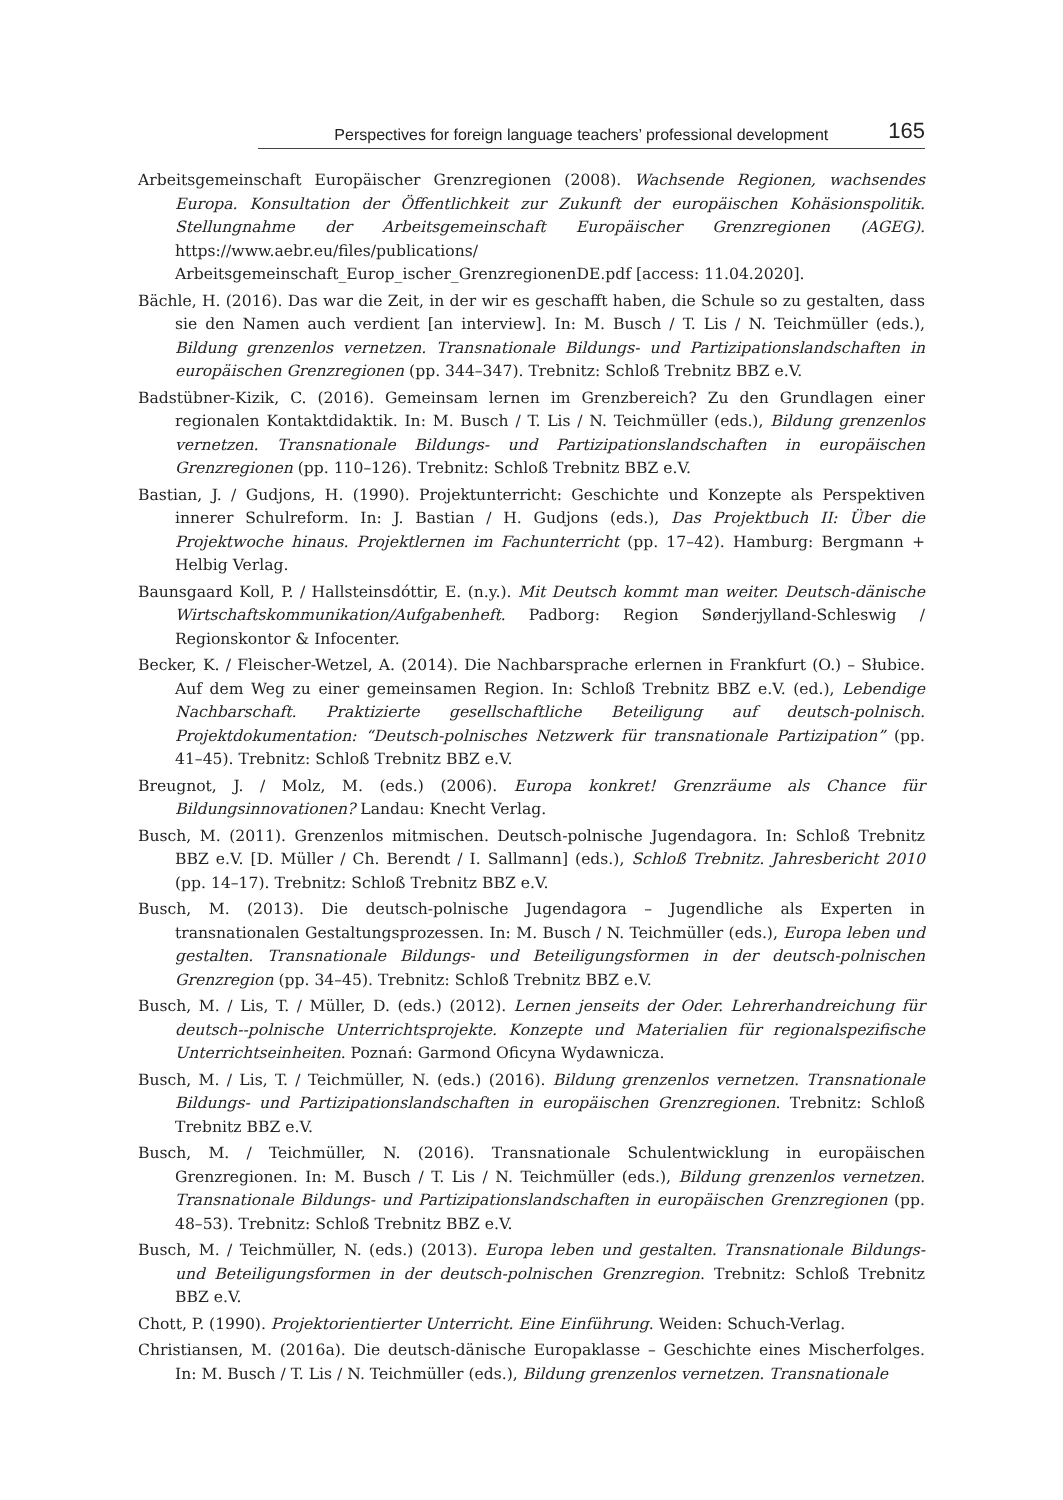Perspectives for foreign language teachers’ professional development 165
Arbeitsgemeinschaft Europäischer Grenzregionen (2008). Wachsende Regionen, wachsendes Europa. Konsultation der Öffentlichkeit zur Zukunft der europäischen Kohäsionspolitik. Stellungnahme der Arbeitsgemeinschaft Europäischer Grenzregionen (AGEG). https://www.aebr.eu/files/publications/ Arbeitsgemeinschaft_Europ_ischer_GrenzregionenDE.pdf [access: 11.04.2020].
Bächle, H. (2016). Das war die Zeit, in der wir es geschafft haben, die Schule so zu gestalten, dass sie den Namen auch verdient [an interview]. In: M. Busch / T. Lis / N. Teichmüller (eds.), Bildung grenzenlos vernetzen. Transnationale Bildungs- und Partizipationslandschaften in europäischen Grenzregionen (pp. 344–347). Trebnitz: Schloß Trebnitz BBZ e.V.
Badstübner-Kizik, C. (2016). Gemeinsam lernen im Grenzbereich? Zu den Grundlagen einer regionalen Kontaktdidaktik. In: M. Busch / T. Lis / N. Teichmüller (eds.), Bildung grenzenlos vernetzen. Transnationale Bildungs- und Partizipationslandschaften in europäischen Grenzregionen (pp. 110–126). Trebnitz: Schloß Trebnitz BBZ e.V.
Bastian, J. / Gudjons, H. (1990). Projektunterricht: Geschichte und Konzepte als Perspektiven innerer Schulreform. In: J. Bastian / H. Gudjons (eds.), Das Projektbuch II: Über die Projektwoche hinaus. Projektlernen im Fachunterricht (pp. 17–42). Hamburg: Bergmann + Helbig Verlag.
Baunsgaard Koll, P. / Hallsteinsdóttir, E. (n.y.). Mit Deutsch kommt man weiter. Deutsch-dänische Wirtschaftskommunikation/Aufgabenheft. Padborg: Region Sønderjylland-Schleswig / Regionskontor & Infocenter.
Becker, K. / Fleischer-Wetzel, A. (2014). Die Nachbarsprache erlernen in Frankfurt (O.) – Słubice. Auf dem Weg zu einer gemeinsamen Region. In: Schloß Trebnitz BBZ e.V. (ed.), Lebendige Nachbarschaft. Praktizierte gesellschaftliche Beteiligung auf deutsch-polnisch. Projektdokumentation: “Deutsch-polnisches Netzwerk für transnationale Partizipation” (pp. 41–45). Trebnitz: Schloß Trebnitz BBZ e.V.
Breugnot, J. / Molz, M. (eds.) (2006). Europa konkret! Grenzräume als Chance für Bildungsinnovationen? Landau: Knecht Verlag.
Busch, M. (2011). Grenzenlos mitmischen. Deutsch-polnische Jugendagora. In: Schloß Trebnitz BBZ e.V. [D. Müller / Ch. Berendt / I. Sallmann] (eds.), Schloß Trebnitz. Jahresbericht 2010 (pp. 14–17). Trebnitz: Schloß Trebnitz BBZ e.V.
Busch, M. (2013). Die deutsch-polnische Jugendagora – Jugendliche als Experten in transnationalen Gestaltungsprozessen. In: M. Busch / N. Teichmüller (eds.), Europa leben und gestalten. Transnationale Bildungs- und Beteiligungsformen in der deutsch-polnischen Grenzregion (pp. 34–45). Trebnitz: Schloß Trebnitz BBZ e.V.
Busch, M. / Lis, T. / Müller, D. (eds.) (2012). Lernen jenseits der Oder. Lehrerhandreichung für deutsch--polnische Unterrichtsprojekte. Konzepte und Materialien für regionalspezifische Unterrichtseinheiten. Poznań: Garmond Oficyna Wydawnicza.
Busch, M. / Lis, T. / Teichmüller, N. (eds.) (2016). Bildung grenzenlos vernetzen. Transnationale Bildungs- und Partizipationslandschaften in europäischen Grenzregionen. Trebnitz: Schloß Trebnitz BBZ e.V.
Busch, M. / Teichmüller, N. (2016). Transnationale Schulentwicklung in europäischen Grenzregionen. In: M. Busch / T. Lis / N. Teichmüller (eds.), Bildung grenzenlos vernetzen. Transnationale Bildungs- und Partizipationslandschaften in europäischen Grenzregionen (pp. 48–53). Trebnitz: Schloß Trebnitz BBZ e.V.
Busch, M. / Teichmüller, N. (eds.) (2013). Europa leben und gestalten. Transnationale Bildungs- und Beteiligungsformen in der deutsch-polnischen Grenzregion. Trebnitz: Schloß Trebnitz BBZ e.V.
Chott, P. (1990). Projektorientierter Unterricht. Eine Einführung. Weiden: Schuch-Verlag.
Christiansen, M. (2016a). Die deutsch-dänische Europaklasse – Geschichte eines Mischerfolges. In: M. Busch / T. Lis / N. Teichmüller (eds.), Bildung grenzenlos vernetzen. Transnationale